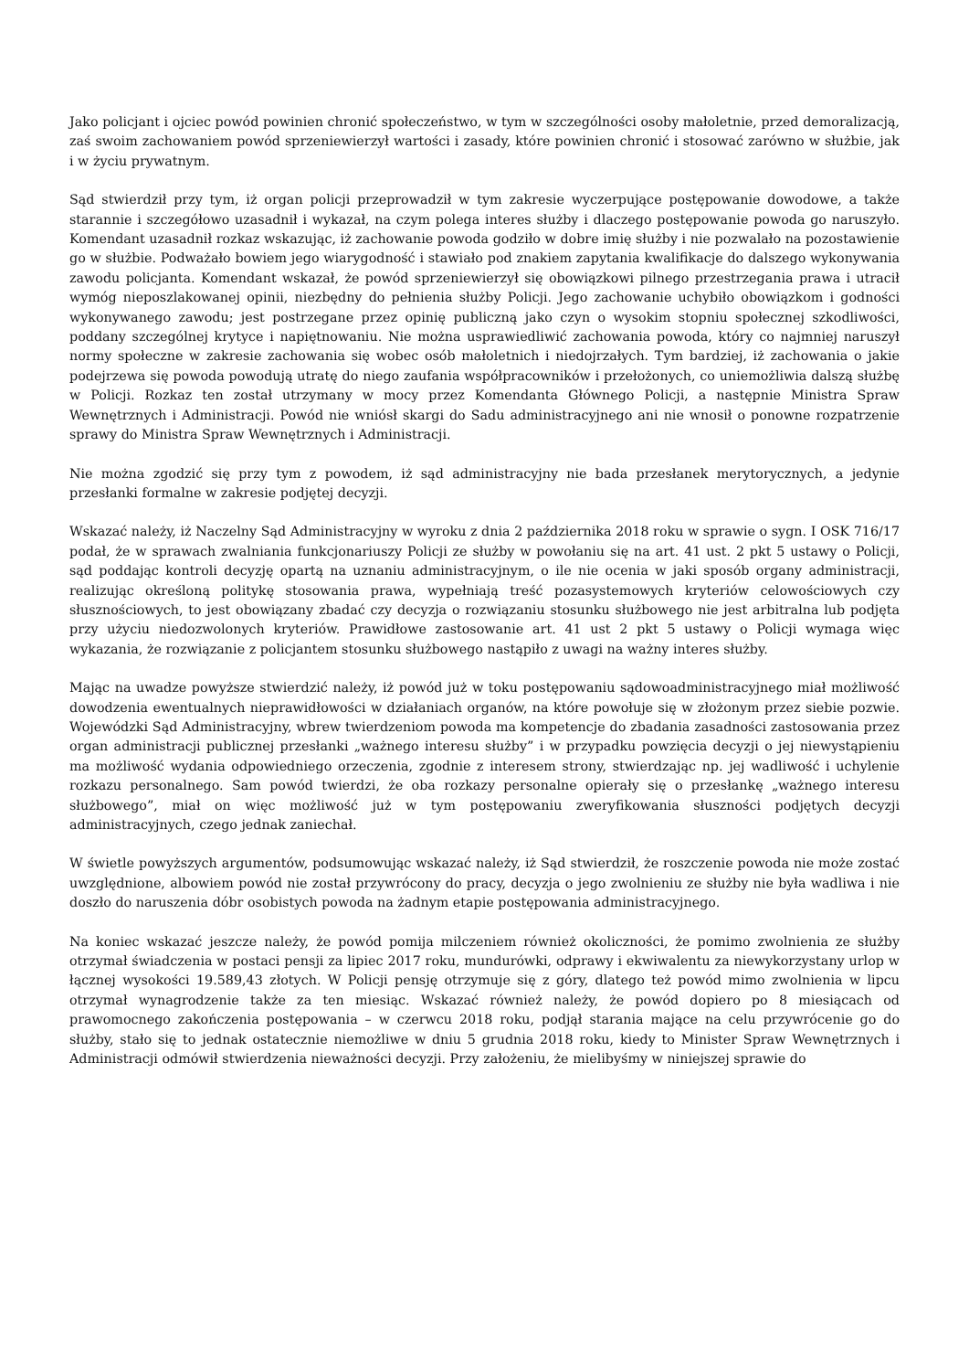Jako policjant i ojciec powód powinien chronić społeczeństwo, w tym w szczególności osoby małoletnie, przed demoralizacją, zaś swoim zachowaniem powód sprzeniewierzył wartości i zasady, które powinien chronić i stosować zarówno w służbie, jak i w życiu prywatnym.
Sąd stwierdził przy tym, iż organ policji przeprowadził w tym zakresie wyczerpujące postępowanie dowodowe, a także starannie i szczegółowo uzasadnił i wykazał, na czym polega interes służby i dlaczego postępowanie powoda go naruszyło. Komendant uzasadnił rozkaz wskazując, iż zachowanie powoda godziło w dobre imię służby i nie pozwalało na pozostawienie go w służbie. Podważało bowiem jego wiarygodność i stawiało pod znakiem zapytania kwalifikacje do dalszego wykonywania zawodu policjanta. Komendant wskazał, że powód sprzeniewierzył się obowiązkowi pilnego przestrzegania prawa i utracił wymóg nieposzlakowanej opinii, niezbędny do pełnienia służby Policji. Jego zachowanie uchybiło obowiązkom i godności wykonywanego zawodu; jest postrzegane przez opinię publiczną jako czyn o wysokim stopniu społecznej szkodliwości, poddany szczególnej krytyce i napiętnowaniu. Nie można usprawiedliwić zachowania powoda, który co najmniej naruszył normy społeczne w zakresie zachowania się wobec osób małoletnich i niedojrzałych. Tym bardziej, iż zachowania o jakie podejrzewa się powoda powodują utratę do niego zaufania współpracowników i przełożonych, co uniemożliwia dalszą służbę w Policji. Rozkaz ten został utrzymany w mocy przez Komendanta Głównego Policji, a następnie Ministra Spraw Wewnętrznych i Administracji. Powód nie wniósł skargi do Sadu administracyjnego ani nie wnosił o ponowne rozpatrzenie sprawy do Ministra Spraw Wewnętrznych i Administracji.
Nie można zgodzić się przy tym z powodem, iż sąd administracyjny nie bada przesłanek merytorycznych, a jedynie przesłanki formalne w zakresie podjętej decyzji.
Wskazać należy, iż Naczelny Sąd Administracyjny w wyroku z dnia 2 października 2018 roku w sprawie o sygn. I OSK 716/17 podał, że w sprawach zwalniania funkcjonariuszy Policji ze służby w powołaniu się na art. 41 ust. 2 pkt 5 ustawy o Policji, sąd poddając kontroli decyzję opartą na uznaniu administracyjnym, o ile nie ocenia w jaki sposób organy administracji, realizując określoną politykę stosowania prawa, wypełniają treść pozasystemowych kryteriów celowościowych czy słusznościowych, to jest obowiązany zbadać czy decyzja o rozwiązaniu stosunku służbowego nie jest arbitralna lub podjęta przy użyciu niedozwolonych kryteriów. Prawidłowe zastosowanie art. 41 ust 2 pkt 5 ustawy o Policji wymaga więc wykazania, że rozwiązanie z policjantem stosunku służbowego nastąpiło z uwagi na ważny interes służby.
Mając na uwadze powyższe stwierdzić należy, iż powód już w toku postępowaniu sądowoadministracyjnego miał możliwość dowodzenia ewentualnych nieprawidłowości w działaniach organów, na które powołuje się w złożonym przez siebie pozwie. Wojewódzki Sąd Administracyjny, wbrew twierdzeniom powoda ma kompetencje do zbadania zasadności zastosowania przez organ administracji publicznej przesłanki „ważnego interesu służby” i w przypadku powzięcia decyzji o jej niewystąpieniu ma możliwość wydania odpowiedniego orzeczenia, zgodnie z interesem strony, stwierdzając np. jej wadliwość i uchylenie rozkazu personalnego. Sam powód twierdzi, że oba rozkazy personalne opierały się o przesłankę „ważnego interesu służbowego”, miał on więc możliwość już w tym postępowaniu zweryfikowania słuszności podjętych decyzji administracyjnych, czego jednak zaniechał.
W świetle powyższych argumentów, podsumowując wskazać należy, iż Sąd stwierdził, że roszczenie powoda nie może zostać uwzględnione, albowiem powód nie został przywrócony do pracy, decyzja o jego zwolnieniu ze służby nie była wadliwa i nie doszło do naruszenia dóbr osobistych powoda na żadnym etapie postępowania administracyjnego.
Na koniec wskazać jeszcze należy, że powód pomija milczeniem również okoliczności, że pomimo zwolnienia ze służby otrzymał świadczenia w postaci pensji za lipiec 2017 roku, mundurówki, odprawy i ekwiwalentu za niewykorzystany urlop w łącznej wysokości 19.589,43 złotych. W Policji pensję otrzymuje się z góry, dlatego też powód mimo zwolnienia w lipcu otrzymał wynagrodzenie także za ten miesiąc. Wskazać również należy, że powód dopiero po 8 miesiącach od prawomocnego zakończenia postępowania – w czerwcu 2018 roku, podjął starania mające na celu przywrócenie go do służby, stało się to jednak ostatecznie niemożliwe w dniu 5 grudnia 2018 roku, kiedy to Minister Spraw Wewnętrznych i Administracji odmówił stwierdzenia nieważności decyzji. Przy założeniu, że mielibyśmy w niniejszej sprawie do